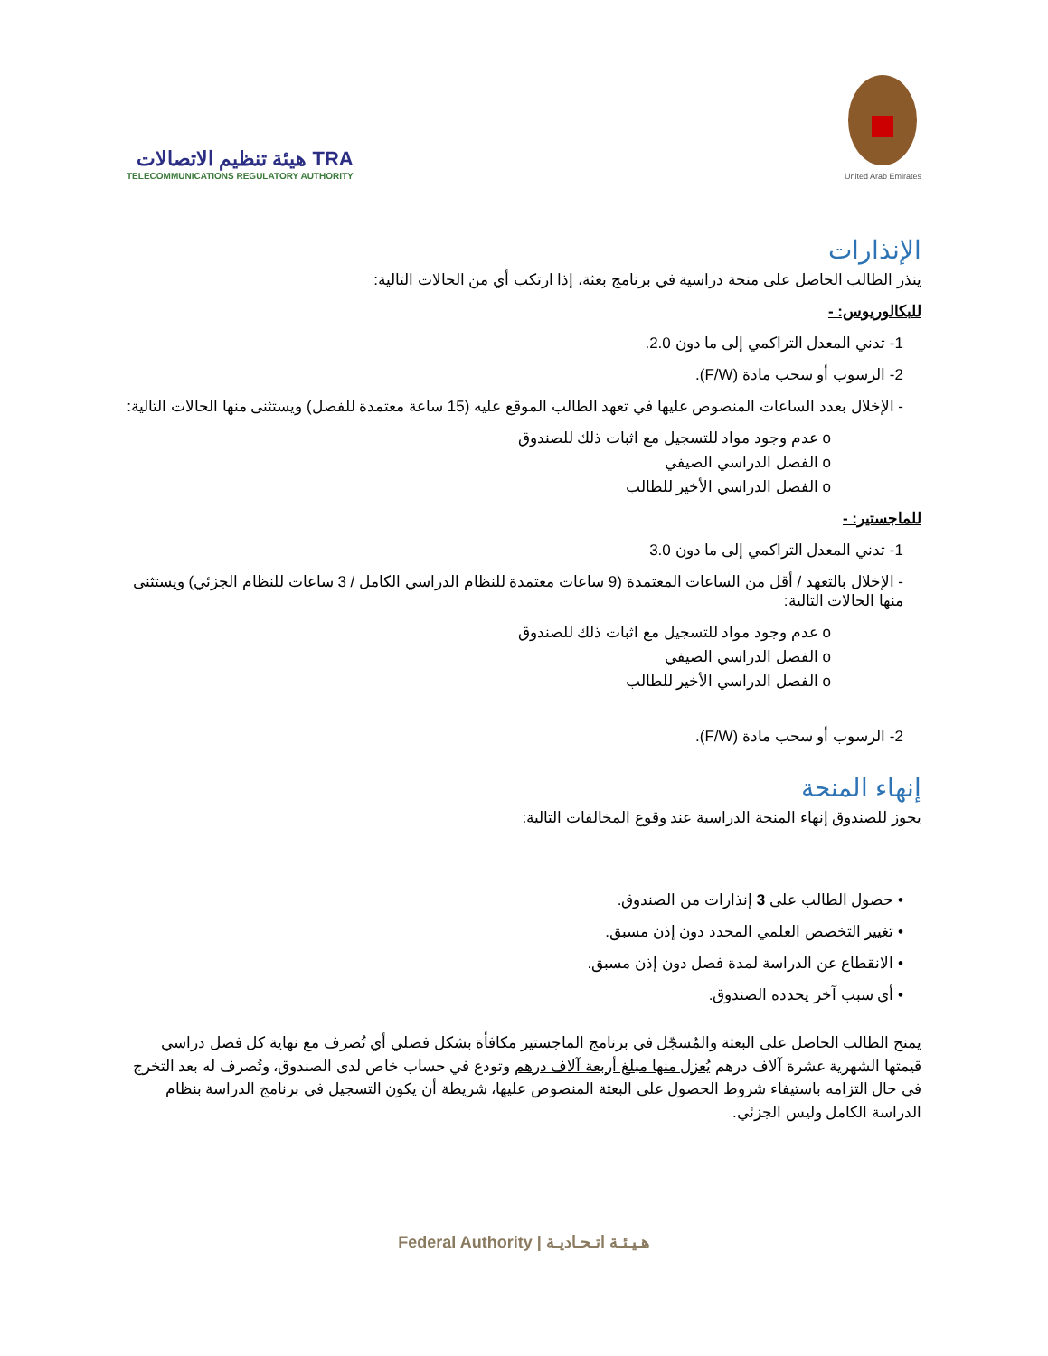هيئة تنظيم الاتصالات TRA
TELECOMMUNICATIONS REGULATORY AUTHORITY
United Arab Emirates
الإنذارات
ينذر الطالب الحاصل على منحة دراسية في برنامج بعثة، إذا ارتكب أي من الحالات التالية:
للبكالوريوس: -
1- تدني المعدل التراكمي إلى ما دون 2.0.
2- الرسوب أو سحب مادة (F/W).
- الإخلال بعدد الساعات المنصوص عليها في تعهد الطالب الموقع عليه (15 ساعة معتمدة للفصل) ويستثنى منها الحالات التالية:
o عدم وجود مواد للتسجيل مع اثبات ذلك للصندوق
o الفصل الدراسي الصيفي
o الفصل الدراسي الأخير للطالب
للماجستير: -
1- تدني المعدل التراكمي إلى ما دون 3.0
- الإخلال بالتعهد / أقل من الساعات المعتمدة (9 ساعات معتمدة للنظام الدراسي الكامل / 3 ساعات للنظام الجزئي) ويستثنى منها الحالات التالية:
o عدم وجود مواد للتسجيل مع اثبات ذلك للصندوق
o الفصل الدراسي الصيفي
o الفصل الدراسي الأخير للطالب
2- الرسوب أو سحب مادة (F/W).
إنهاء المنحة
يجوز للصندوق إنهاء المنحة الدراسية عند وقوع المخالفات التالية:
• حصول الطالب على 3 إنذارات من الصندوق.
• تغيير التخصص العلمي المحدد دون إذن مسبق.
• الانقطاع عن الدراسة لمدة فصل دون إذن مسبق.
• أي سبب آخر يحدده الصندوق.
يمنح الطالب الحاصل على البعثة والمُسجّل في برنامج الماجستير مكافأة بشكل فصلي أي تُصرف مع نهاية كل فصل دراسي قيمتها الشهرية عشرة آلاف درهم يُعزل منها مبلغ أربعة آلاف درهم وتودع في حساب خاص لدى الصندوق، وتُصرف له بعد التخرج في حال التزامه باستيفاء شروط الحصول على البعثة المنصوص عليها، شريطة أن يكون التسجيل في برنامج الدراسة بنظام الدراسة الكامل وليس الجزئي.
Federal Authority | هـيـئـة اتـحـاديـة